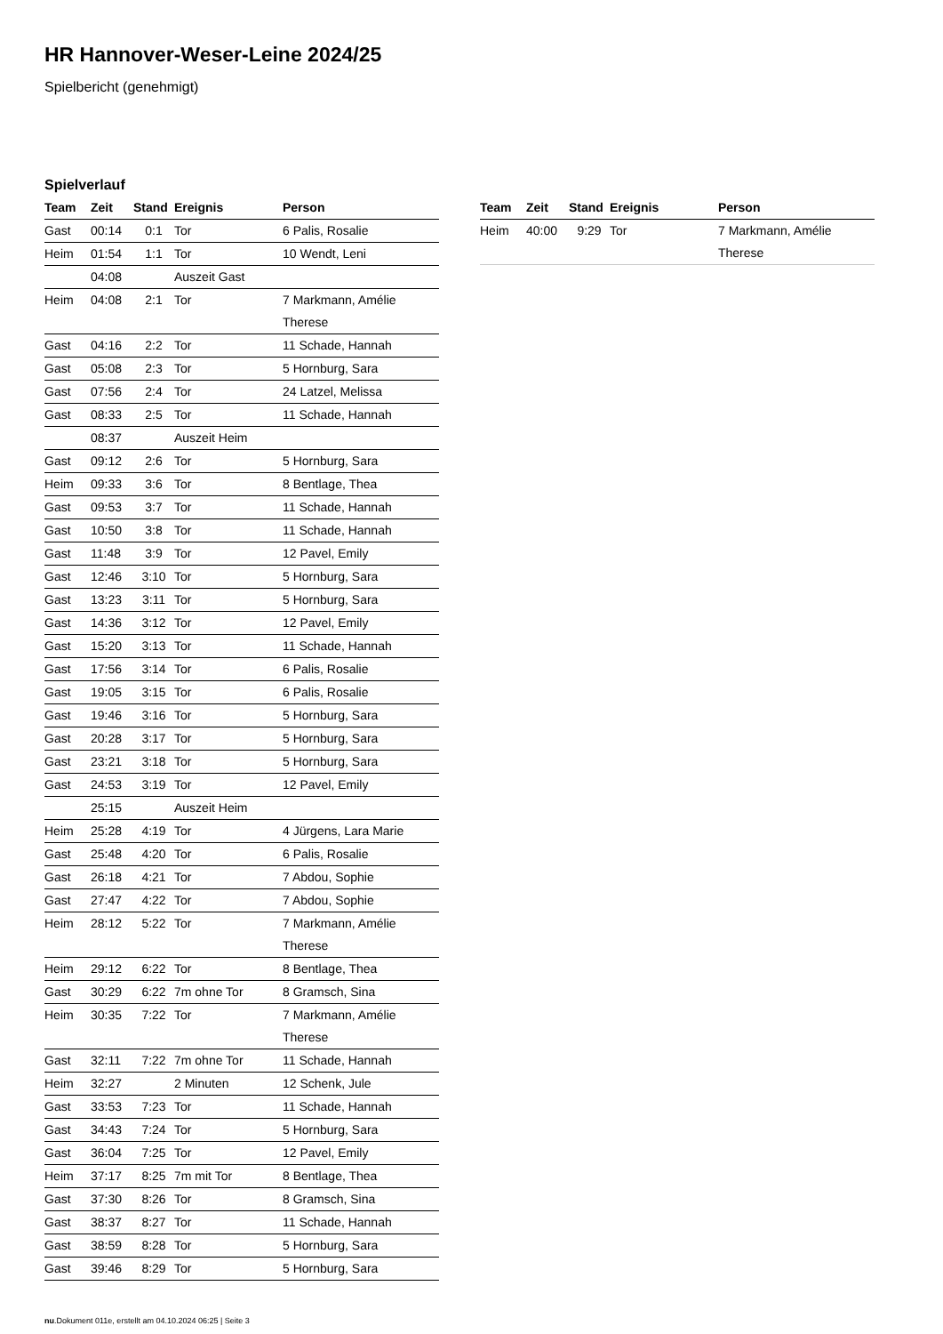HR Hannover-Weser-Leine 2024/25
Spielbericht (genehmigt)
Spielverlauf
| Team | Zeit | Stand | Ereignis | Person |
| --- | --- | --- | --- | --- |
| Gast | 00:14 | 0:1 | Tor | 6 Palis, Rosalie |
| Heim | 01:54 | 1:1 | Tor | 10 Wendt, Leni |
| | 04:08 | | Auszeit Gast | |
| Heim | 04:08 | 2:1 | Tor | 7 Markmann, Amélie Therese |
| Gast | 04:16 | 2:2 | Tor | 11 Schade, Hannah |
| Gast | 05:08 | 2:3 | Tor | 5 Hornburg, Sara |
| Gast | 07:56 | 2:4 | Tor | 24 Latzel, Melissa |
| Gast | 08:33 | 2:5 | Tor | 11 Schade, Hannah |
| | 08:37 | | Auszeit Heim | |
| Gast | 09:12 | 2:6 | Tor | 5 Hornburg, Sara |
| Heim | 09:33 | 3:6 | Tor | 8 Bentlage, Thea |
| Gast | 09:53 | 3:7 | Tor | 11 Schade, Hannah |
| Gast | 10:50 | 3:8 | Tor | 11 Schade, Hannah |
| Gast | 11:48 | 3:9 | Tor | 12 Pavel, Emily |
| Gast | 12:46 | 3:10 | Tor | 5 Hornburg, Sara |
| Gast | 13:23 | 3:11 | Tor | 5 Hornburg, Sara |
| Gast | 14:36 | 3:12 | Tor | 12 Pavel, Emily |
| Gast | 15:20 | 3:13 | Tor | 11 Schade, Hannah |
| Gast | 17:56 | 3:14 | Tor | 6 Palis, Rosalie |
| Gast | 19:05 | 3:15 | Tor | 6 Palis, Rosalie |
| Gast | 19:46 | 3:16 | Tor | 5 Hornburg, Sara |
| Gast | 20:28 | 3:17 | Tor | 5 Hornburg, Sara |
| Gast | 23:21 | 3:18 | Tor | 5 Hornburg, Sara |
| Gast | 24:53 | 3:19 | Tor | 12 Pavel, Emily |
| | 25:15 | | Auszeit Heim | |
| Heim | 25:28 | 4:19 | Tor | 4 Jürgens, Lara Marie |
| Gast | 25:48 | 4:20 | Tor | 6 Palis, Rosalie |
| Gast | 26:18 | 4:21 | Tor | 7 Abdou, Sophie |
| Gast | 27:47 | 4:22 | Tor | 7 Abdou, Sophie |
| Heim | 28:12 | 5:22 | Tor | 7 Markmann, Amélie Therese |
| Heim | 29:12 | 6:22 | Tor | 8 Bentlage, Thea |
| Gast | 30:29 | 6:22 | 7m ohne Tor | 8 Gramsch, Sina |
| Heim | 30:35 | 7:22 | Tor | 7 Markmann, Amélie Therese |
| Gast | 32:11 | 7:22 | 7m ohne Tor | 11 Schade, Hannah |
| Heim | 32:27 | | 2 Minuten | 12 Schenk, Jule |
| Gast | 33:53 | 7:23 | Tor | 11 Schade, Hannah |
| Gast | 34:43 | 7:24 | Tor | 5 Hornburg, Sara |
| Gast | 36:04 | 7:25 | Tor | 12 Pavel, Emily |
| Heim | 37:17 | 8:25 | 7m mit Tor | 8 Bentlage, Thea |
| Gast | 37:30 | 8:26 | Tor | 8 Gramsch, Sina |
| Gast | 38:37 | 8:27 | Tor | 11 Schade, Hannah |
| Gast | 38:59 | 8:28 | Tor | 5 Hornburg, Sara |
| Gast | 39:46 | 8:29 | Tor | 5 Hornburg, Sara |
| Team | Zeit | Stand | Ereignis | Person |
| --- | --- | --- | --- | --- |
| Heim | 40:00 | 9:29 | Tor | 7 Markmann, Amélie Therese |
nu.Dokument 011e, erstellt am 04.10.2024 06:25 | Seite 3